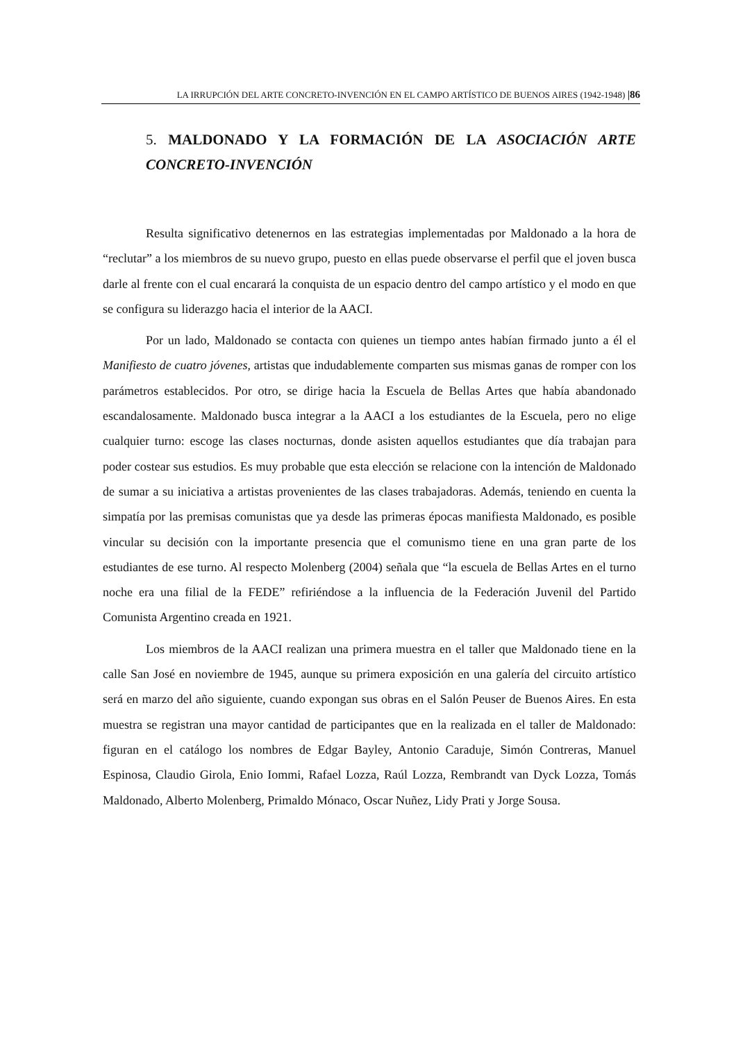LA IRRUPCIÓN DEL ARTE CONCRETO-INVENCIÓN EN EL CAMPO ARTÍSTICO DE BUENOS AIRES (1942-1948) |86
5. MALDONADO Y LA FORMACIÓN DE LA ASOCIACIÓN ARTE CONCRETO-INVENCIÓN
Resulta significativo detenernos en las estrategias implementadas por Maldonado a la hora de “reclutar” a los miembros de su nuevo grupo, puesto en ellas puede observarse el perfil que el joven busca darle al frente con el cual encarará la conquista de un espacio dentro del campo artístico y el modo en que se configura su liderazgo hacia el interior de la AACI.
Por un lado, Maldonado se contacta con quienes un tiempo antes habían firmado junto a él el Manifiesto de cuatro jóvenes, artistas que indudablemente comparten sus mismas ganas de romper con los parámetros establecidos. Por otro, se dirige hacia la Escuela de Bellas Artes que había abandonado escandalosamente. Maldonado busca integrar a la AACI a los estudiantes de la Escuela, pero no elige cualquier turno: escoge las clases nocturnas, donde asisten aquellos estudiantes que día trabajan para poder costear sus estudios. Es muy probable que esta elección se relacione con la intención de Maldonado de sumar a su iniciativa a artistas provenientes de las clases trabajadoras. Además, teniendo en cuenta la simpatía por las premisas comunistas que ya desde las primeras épocas manifiesta Maldonado, es posible vincular su decisión con la importante presencia que el comunismo tiene en una gran parte de los estudiantes de ese turno. Al respecto Molenberg (2004) señala que “la escuela de Bellas Artes en el turno noche era una filial de la FEDE” refiriéndose a la influencia de la Federación Juvenil del Partido Comunista Argentino creada en 1921.
Los miembros de la AACI realizan una primera muestra en el taller que Maldonado tiene en la calle San José en noviembre de 1945, aunque su primera exposición en una galería del circuito artístico será en marzo del año siguiente, cuando expongan sus obras en el Salón Peuser de Buenos Aires. En esta muestra se registran una mayor cantidad de participantes que en la realizada en el taller de Maldonado: figuran en el catálogo los nombres de Edgar Bayley, Antonio Caraduje, Simón Contreras, Manuel Espinosa, Claudio Girola, Enio Iommi, Rafael Lozza, Raúl Lozza, Rembrandt van Dyck Lozza, Tomás Maldonado, Alberto Molenberg, Primaldo Mónaco, Oscar Nuñez, Lidy Prati y Jorge Sousa.